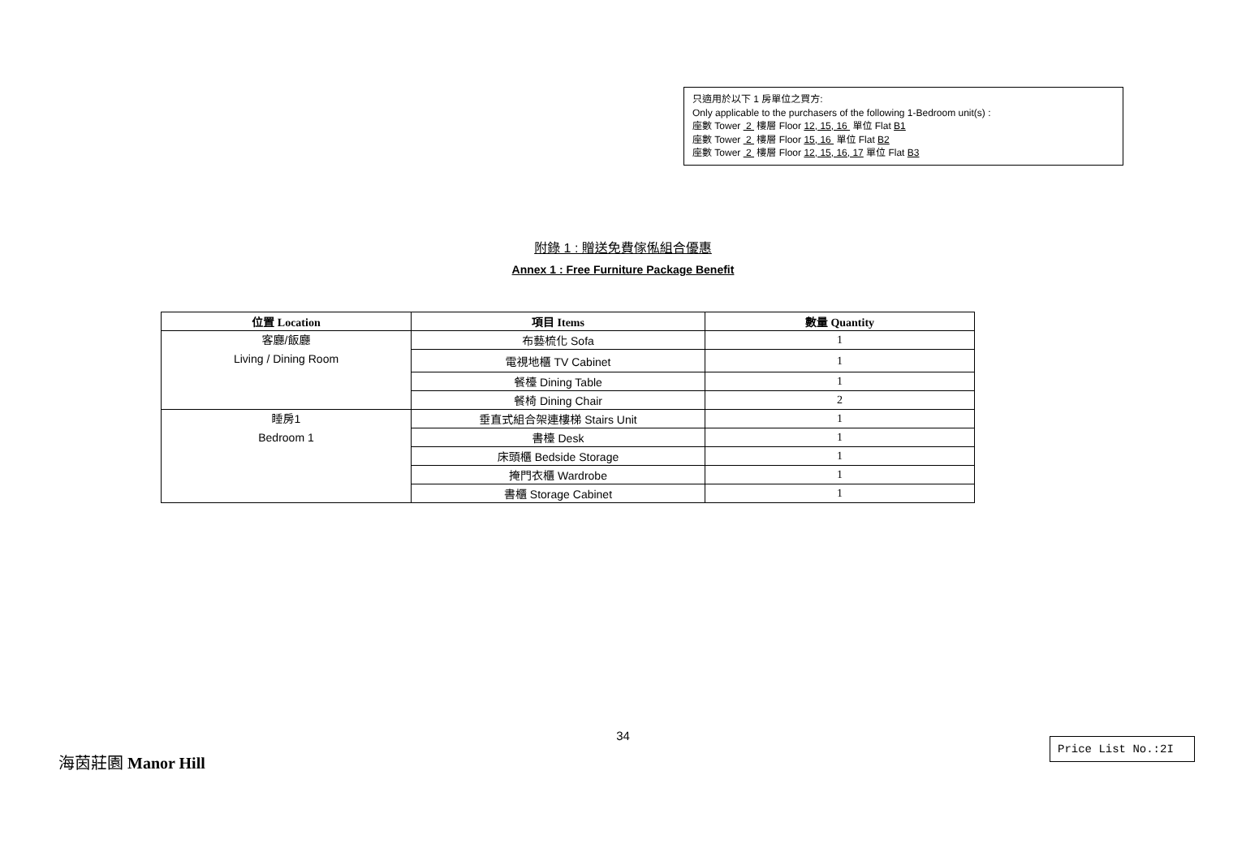只適用於以下 1 房單位之買方:
Only applicable to the purchasers of the following 1-Bedroom unit(s) :
座數 Tower 2 樓層 Floor 12, 15, 16 單位 Flat B1
座數 Tower 2 樓層 Floor 15, 16 單位 Flat B2
座數 Tower 2 樓層 Floor 12, 15, 16, 17 單位 Flat B3
附錄 1 : 贈送免費傢俬組合優惠
Annex 1 : Free Furniture Package Benefit
| 位置 Location | 項目 Items | 數量 Quantity |
| --- | --- | --- |
| 客廳/飯廳 Living / Dining Room | 布藝梳化 Sofa | 1 |
| | 電視地櫃 TV Cabinet | 1 |
| | 餐檯 Dining Table | 1 |
| | 餐椅 Dining Chair | 2 |
| 睡房1 Bedroom 1 | 垂直式組合架連樓梯 Stairs Unit | 1 |
| | 書檯 Desk | 1 |
| | 床頭櫃 Bedside Storage | 1 |
| | 掩門衣櫃 Wardrobe | 1 |
| | 書櫃 Storage Cabinet | 1 |
34
海茵莊園 Manor Hill
Price List No.:2I